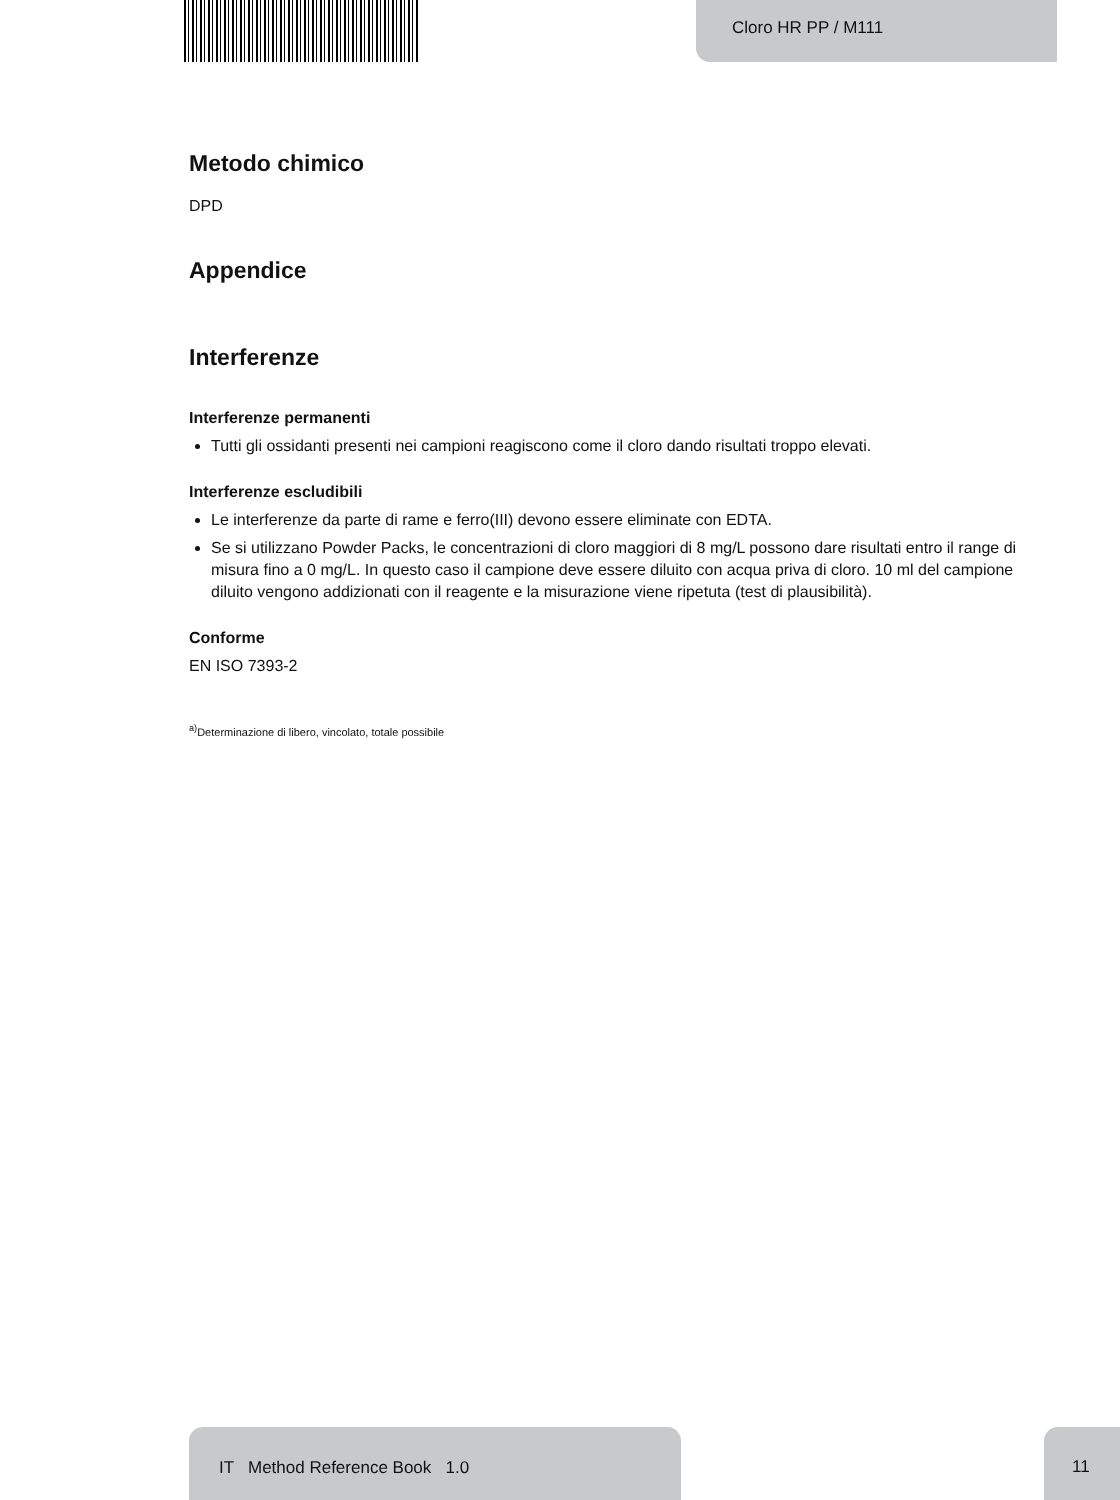Cloro HR PP / M111
Metodo chimico
DPD
Appendice
Interferenze
Interferenze permanenti
Tutti gli ossidanti presenti nei campioni reagiscono come il cloro dando risultati troppo elevati.
Interferenze escludibili
Le interferenze da parte di rame e ferro(III) devono essere eliminate con EDTA.
Se si utilizzano Powder Packs, le concentrazioni di cloro maggiori di 8 mg/L possono dare risultati entro il range di misura fino a 0 mg/L. In questo caso il campione deve essere diluito con acqua priva di cloro. 10 ml del campione diluito vengono addizionati con il reagente e la misurazione viene ripetuta (test di plausibilità).
Conforme
EN ISO 7393-2
<sup>a)</sup> Determinazione di libero, vincolato, totale possibile
IT Method Reference Book 1.0
11